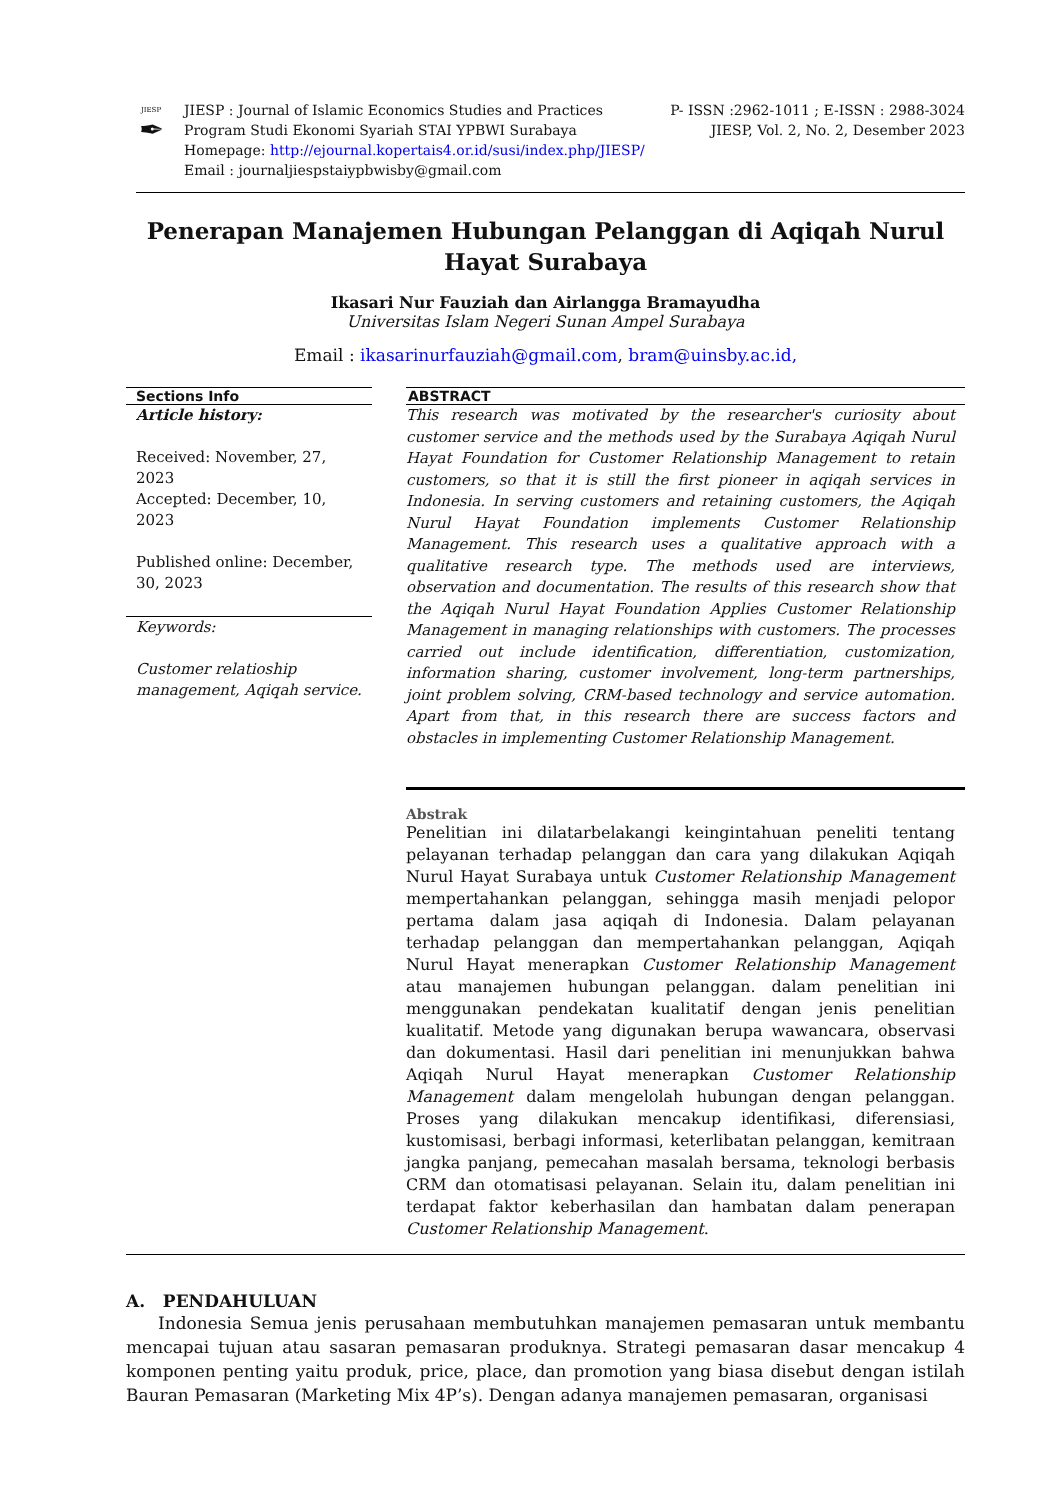JIESP
✒
JIESP : Journal of Islamic Economics Studies and Practices
Program Studi Ekonomi Syariah STAI YPBWI Surabaya
Homepage: http://ejournal.kopertais4.or.id/susi/index.php/JIESP/
Email : journaljiespstaiypbwisby@gmail.com
P- ISSN :2962-1011 ; E-ISSN : 2988-3024
JIESP, Vol. 2, No. 2, Desember 2023
Penerapan Manajemen Hubungan Pelanggan di Aqiqah Nurul Hayat Surabaya
Ikasari Nur Fauziah dan Airlangga Bramayudha
Universitas Islam Negeri Sunan Ampel Surabaya
Email : ikasarinurfauziah@gmail.com, bram@uinsby.ac.id,
Sections Info
Article history:
Received: November, 27, 2023
Accepted: December, 10, 2023
Published online: December, 30, 2023
Keywords:
Customer relatioship management, Aqiqah service.
ABSTRACT
This research was motivated by the researcher's curiosity about customer service and the methods used by the Surabaya Aqiqah Nurul Hayat Foundation for Customer Relationship Management to retain customers, so that it is still the first pioneer in aqiqah services in Indonesia. In serving customers and retaining customers, the Aqiqah Nurul Hayat Foundation implements Customer Relationship Management. This research uses a qualitative approach with a qualitative research type. The methods used are interviews, observation and documentation. The results of this research show that the Aqiqah Nurul Hayat Foundation Applies Customer Relationship Management in managing relationships with customers. The processes carried out include identification, differentiation, customization, information sharing, customer involvement, long-term partnerships, joint problem solving, CRM-based technology and service automation. Apart from that, in this research there are success factors and obstacles in implementing Customer Relationship Management.
Abstrak
Penelitian ini dilatarbelakangi keingintahuan peneliti tentang pelayanan terhadap pelanggan dan cara yang dilakukan Aqiqah Nurul Hayat Surabaya untuk Customer Relationship Management mempertahankan pelanggan, sehingga masih menjadi pelopor pertama dalam jasa aqiqah di Indonesia. Dalam pelayanan terhadap pelanggan dan mempertahankan pelanggan, Aqiqah Nurul Hayat menerapkan Customer Relationship Management atau manajemen hubungan pelanggan. dalam penelitian ini menggunakan pendekatan kualitatif dengan jenis penelitian kualitatif. Metode yang digunakan berupa wawancara, observasi dan dokumentasi. Hasil dari penelitian ini menunjukkan bahwa Aqiqah Nurul Hayat menerapkan Customer Relationship Management dalam mengelolah hubungan dengan pelanggan. Proses yang dilakukan mencakup identifikasi, diferensiasi, kustomisasi, berbagi informasi, keterlibatan pelanggan, kemitraan jangka panjang, pemecahan masalah bersama, teknologi berbasis CRM dan otomatisasi pelayanan. Selain itu, dalam penelitian ini terdapat faktor keberhasilan dan hambatan dalam penerapan Customer Relationship Management.
A. PENDAHULUAN
Indonesia Semua jenis perusahaan membutuhkan manajemen pemasaran untuk membantu mencapai tujuan atau sasaran pemasaran produknya. Strategi pemasaran dasar mencakup 4 komponen penting yaitu produk, price, place, dan promotion yang biasa disebut dengan istilah Bauran Pemasaran (Marketing Mix 4P’s). Dengan adanya manajemen pemasaran, organisasi